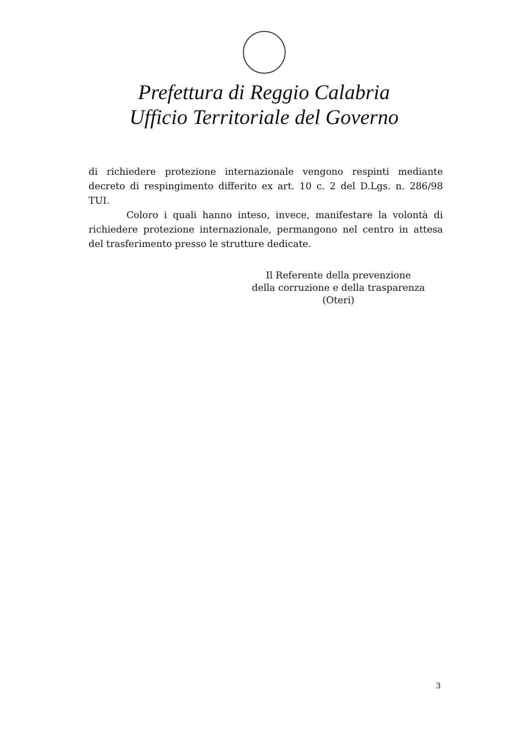Prefettura di Reggio Calabria
Ufficio Territoriale del Governo
di richiedere protezione internazionale vengono respinti mediante decreto di respingimento differito ex art. 10 c. 2 del D.Lgs. n. 286/98 TUI.
Coloro i quali hanno inteso, invece, manifestare la volontà di richiedere protezione internazionale, permangono nel centro in attesa del trasferimento presso le strutture dedicate.
Il Referente della prevenzione
della corruzione e della trasparenza
(Oteri)
3